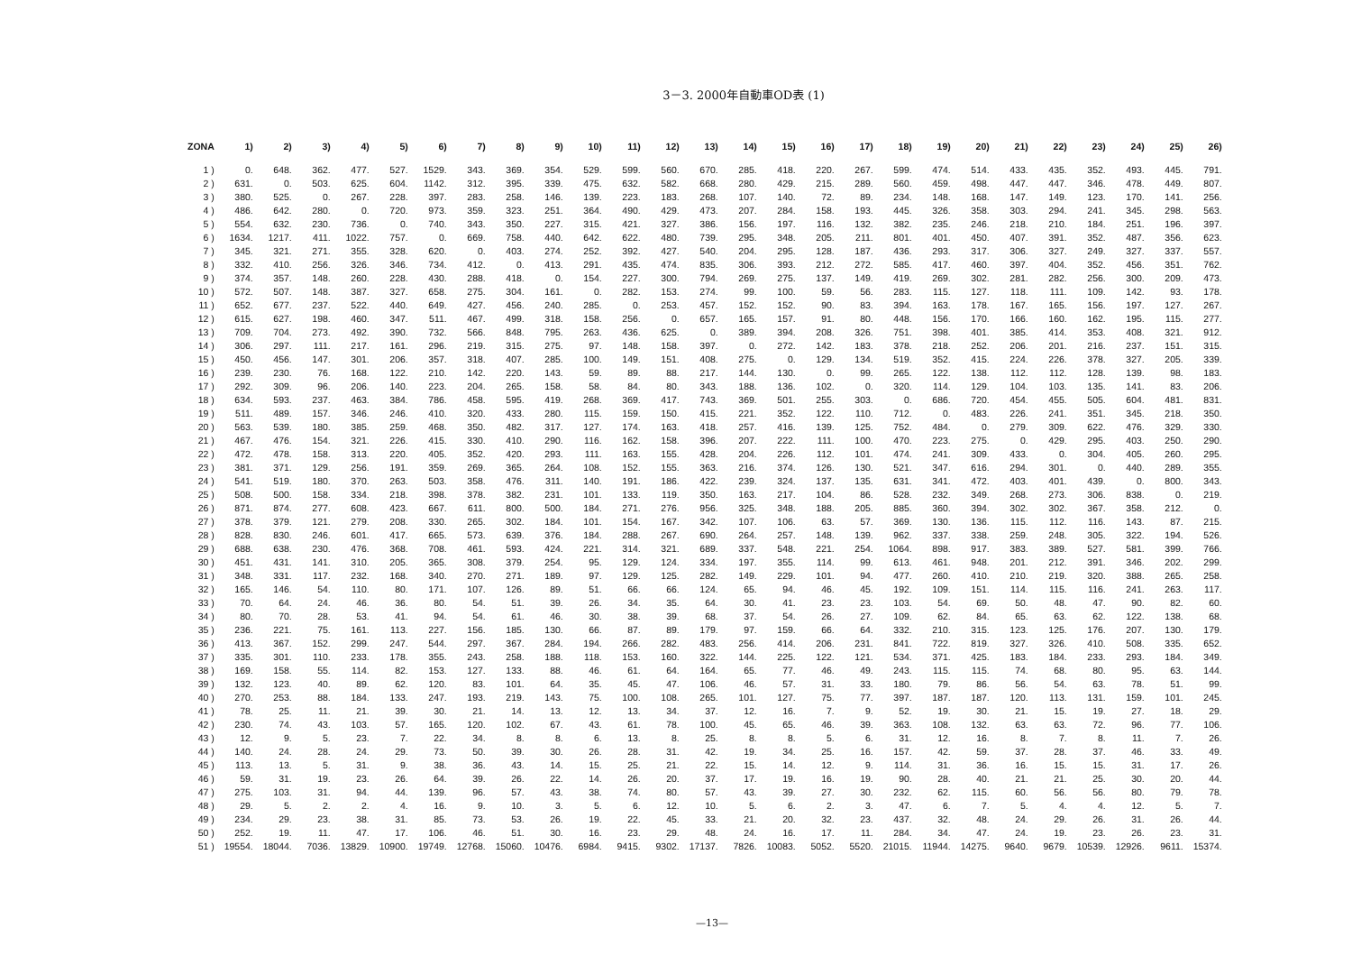3－3. 2000年自動車OD表 (1)
| ZONA | 1) | 2) | 3) | 4) | 5) | 6) | 7) | 8) | 9) | 10) | 11) | 12) | 13) | 14) | 15) | 16) | 17) | 18) | 19) | 20) | 21) | 22) | 23) | 24) | 25) | 26) |
| --- | --- | --- | --- | --- | --- | --- | --- | --- | --- | --- | --- | --- | --- | --- | --- | --- | --- | --- | --- | --- | --- | --- | --- | --- | --- | --- |
| 1 ) | 0. | 648. | 362. | 477. | 527. | 1529. | 343. | 369. | 354. | 529. | 599. | 560. | 670. | 285. | 418. | 220. | 267. | 599. | 474. | 514. | 433. | 435. | 352. | 493. | 445. | 791. |
| 2 ) | 631. | 0. | 503. | 625. | 604. | 1142. | 312. | 395. | 339. | 475. | 632. | 582. | 668. | 280. | 429. | 215. | 289. | 560. | 459. | 498. | 447. | 447. | 346. | 478. | 449. | 807. |
| 3 ) | 380. | 525. | 0. | 267. | 228. | 397. | 283. | 258. | 146. | 139. | 223. | 183. | 268. | 107. | 140. | 72. | 89. | 234. | 148. | 168. | 147. | 149. | 123. | 170. | 141. | 256. |
| 4 ) | 486. | 642. | 280. | 0. | 720. | 973. | 359. | 323. | 251. | 364. | 490. | 429. | 473. | 207. | 284. | 158. | 193. | 445. | 326. | 358. | 303. | 294. | 241. | 345. | 298. | 563. |
| 5 ) | 554. | 632. | 230. | 736. | 0. | 740. | 343. | 350. | 227. | 315. | 421. | 327. | 386. | 156. | 197. | 116. | 132. | 382. | 235. | 246. | 218. | 210. | 184. | 251. | 196. | 397. |
| 6 ) | 1634. | 1217. | 411. | 1022. | 757. | 0. | 669. | 758. | 440. | 642. | 622. | 480. | 739. | 295. | 348. | 205. | 211. | 801. | 401. | 450. | 407. | 391. | 352. | 487. | 356. | 623. |
| 7 ) | 345. | 321. | 271. | 355. | 328. | 620. | 0. | 403. | 274. | 252. | 392. | 427. | 540. | 204. | 295. | 128. | 187. | 436. | 293. | 317. | 306. | 327. | 249. | 327. | 337. | 557. |
| 8 ) | 332. | 410. | 256. | 326. | 346. | 734. | 412. | 0. | 413. | 291. | 435. | 474. | 835. | 306. | 393. | 212. | 272. | 585. | 417. | 460. | 397. | 404. | 352. | 456. | 351. | 762. |
| 9 ) | 374. | 357. | 148. | 260. | 228. | 430. | 288. | 418. | 0. | 154. | 227. | 300. | 794. | 269. | 275. | 137. | 149. | 419. | 269. | 302. | 281. | 282. | 256. | 300. | 209. | 473. |
| 10 ) | 572. | 507. | 148. | 387. | 327. | 658. | 275. | 304. | 161. | 0. | 282. | 153. | 274. | 99. | 100. | 59. | 56. | 283. | 115. | 127. | 118. | 111. | 109. | 142. | 93. | 178. |
| 11 ) | 652. | 677. | 237. | 522. | 440. | 649. | 427. | 456. | 240. | 285. | 0. | 253. | 457. | 152. | 152. | 90. | 83. | 394. | 163. | 178. | 167. | 165. | 156. | 197. | 127. | 267. |
| 12 ) | 615. | 627. | 198. | 460. | 347. | 511. | 467. | 499. | 318. | 158. | 256. | 0. | 657. | 165. | 157. | 91. | 80. | 448. | 156. | 170. | 166. | 160. | 162. | 195. | 115. | 277. |
| 13 ) | 709. | 704. | 273. | 492. | 390. | 732. | 566. | 848. | 795. | 263. | 436. | 625. | 0. | 389. | 394. | 208. | 326. | 751. | 398. | 401. | 385. | 414. | 353. | 408. | 321. | 912. |
| 14 ) | 306. | 297. | 111. | 217. | 161. | 296. | 219. | 315. | 275. | 97. | 148. | 158. | 397. | 0. | 272. | 142. | 183. | 378. | 218. | 252. | 206. | 201. | 216. | 237. | 151. | 315. |
| 15 ) | 450. | 456. | 147. | 301. | 206. | 357. | 318. | 407. | 285. | 100. | 149. | 151. | 408. | 275. | 0. | 129. | 134. | 519. | 352. | 415. | 224. | 226. | 378. | 327. | 205. | 339. |
| 16 ) | 239. | 230. | 76. | 168. | 122. | 210. | 142. | 220. | 143. | 59. | 89. | 88. | 217. | 144. | 130. | 0. | 99. | 265. | 122. | 138. | 112. | 112. | 128. | 139. | 98. | 183. |
| 17 ) | 292. | 309. | 96. | 206. | 140. | 223. | 204. | 265. | 158. | 58. | 84. | 80. | 343. | 188. | 136. | 102. | 0. | 320. | 114. | 129. | 104. | 103. | 135. | 141. | 83. | 206. |
| 18 ) | 634. | 593. | 237. | 463. | 384. | 786. | 458. | 595. | 419. | 268. | 369. | 417. | 743. | 369. | 501. | 255. | 303. | 0. | 686. | 720. | 454. | 455. | 505. | 604. | 481. | 831. |
| 19 ) | 511. | 489. | 157. | 346. | 246. | 410. | 320. | 433. | 280. | 115. | 159. | 150. | 415. | 221. | 352. | 122. | 110. | 712. | 0. | 483. | 226. | 241. | 351. | 345. | 218. | 350. |
| 20 ) | 563. | 539. | 180. | 385. | 259. | 468. | 350. | 482. | 317. | 127. | 174. | 163. | 418. | 257. | 416. | 139. | 125. | 752. | 484. | 0. | 279. | 309. | 622. | 476. | 329. | 330. |
| 21 ) | 467. | 476. | 154. | 321. | 226. | 415. | 330. | 410. | 290. | 116. | 162. | 158. | 396. | 207. | 222. | 111. | 100. | 470. | 223. | 275. | 0. | 429. | 295. | 403. | 250. | 290. |
| 22 ) | 472. | 478. | 158. | 313. | 220. | 405. | 352. | 420. | 293. | 111. | 163. | 155. | 428. | 204. | 226. | 112. | 101. | 474. | 241. | 309. | 433. | 0. | 304. | 405. | 260. | 295. |
| 23 ) | 381. | 371. | 129. | 256. | 191. | 359. | 269. | 365. | 264. | 108. | 152. | 155. | 363. | 216. | 374. | 126. | 130. | 521. | 347. | 616. | 294. | 301. | 0. | 440. | 289. | 355. |
| 24 ) | 541. | 519. | 180. | 370. | 263. | 503. | 358. | 476. | 311. | 140. | 191. | 186. | 422. | 239. | 324. | 137. | 135. | 631. | 341. | 472. | 403. | 401. | 439. | 0. | 800. | 343. |
| 25 ) | 508. | 500. | 158. | 334. | 218. | 398. | 378. | 382. | 231. | 101. | 133. | 119. | 350. | 163. | 217. | 104. | 86. | 528. | 232. | 349. | 268. | 273. | 306. | 838. | 0. | 219. |
| 26 ) | 871. | 874. | 277. | 608. | 423. | 667. | 611. | 800. | 500. | 184. | 271. | 276. | 956. | 325. | 348. | 188. | 205. | 885. | 360. | 394. | 302. | 302. | 367. | 358. | 212. | 0. |
| 27 ) | 378. | 379. | 121. | 279. | 208. | 330. | 265. | 302. | 184. | 101. | 154. | 167. | 342. | 107. | 106. | 63. | 57. | 369. | 130. | 136. | 115. | 112. | 116. | 143. | 87. | 215. |
| 28 ) | 828. | 830. | 246. | 601. | 417. | 665. | 573. | 639. | 376. | 184. | 288. | 267. | 690. | 264. | 257. | 148. | 139. | 962. | 337. | 338. | 259. | 248. | 305. | 322. | 194. | 526. |
| 29 ) | 688. | 638. | 230. | 476. | 368. | 708. | 461. | 593. | 424. | 221. | 314. | 321. | 689. | 337. | 548. | 221. | 254. | 1064. | 898. | 917. | 383. | 389. | 527. | 581. | 399. | 766. |
| 30 ) | 451. | 431. | 141. | 310. | 205. | 365. | 308. | 379. | 254. | 95. | 129. | 124. | 334. | 197. | 355. | 114. | 99. | 613. | 461. | 948. | 201. | 212. | 391. | 346. | 202. | 299. |
| 31 ) | 348. | 331. | 117. | 232. | 168. | 340. | 270. | 271. | 189. | 97. | 129. | 125. | 282. | 149. | 229. | 101. | 94. | 477. | 260. | 410. | 210. | 219. | 320. | 388. | 265. | 258. |
| 32 ) | 165. | 146. | 54. | 110. | 80. | 171. | 107. | 126. | 89. | 51. | 66. | 66. | 124. | 65. | 94. | 46. | 45. | 192. | 109. | 151. | 114. | 115. | 116. | 241. | 263. | 117. |
| 33 ) | 70. | 64. | 24. | 46. | 36. | 80. | 54. | 51. | 39. | 26. | 34. | 35. | 64. | 30. | 41. | 23. | 23. | 103. | 54. | 69. | 50. | 48. | 47. | 90. | 82. | 60. |
| 34 ) | 80. | 70. | 28. | 53. | 41. | 94. | 54. | 61. | 46. | 30. | 38. | 39. | 68. | 37. | 54. | 26. | 27. | 109. | 62. | 84. | 65. | 63. | 62. | 122. | 138. | 68. |
| 35 ) | 236. | 221. | 75. | 161. | 113. | 227. | 156. | 185. | 130. | 66. | 87. | 89. | 179. | 97. | 159. | 66. | 64. | 332. | 210. | 315. | 123. | 125. | 176. | 207. | 130. | 179. |
| 36 ) | 413. | 367. | 152. | 299. | 247. | 544. | 297. | 367. | 284. | 194. | 266. | 282. | 483. | 256. | 414. | 206. | 231. | 841. | 722. | 819. | 327. | 326. | 410. | 508. | 335. | 652. |
| 37 ) | 335. | 301. | 110. | 233. | 178. | 355. | 243. | 258. | 188. | 118. | 153. | 160. | 322. | 144. | 225. | 122. | 121. | 534. | 371. | 425. | 183. | 184. | 233. | 293. | 184. | 349. |
| 38 ) | 169. | 158. | 55. | 114. | 82. | 153. | 127. | 133. | 88. | 46. | 61. | 64. | 164. | 65. | 77. | 46. | 49. | 243. | 115. | 115. | 74. | 68. | 80. | 95. | 63. | 144. |
| 39 ) | 132. | 123. | 40. | 89. | 62. | 120. | 83. | 101. | 64. | 35. | 45. | 47. | 106. | 46. | 57. | 31. | 33. | 180. | 79. | 86. | 56. | 54. | 63. | 78. | 51. | 99. |
| 40 ) | 270. | 253. | 88. | 184. | 133. | 247. | 193. | 219. | 143. | 75. | 100. | 108. | 265. | 101. | 127. | 75. | 77. | 397. | 187. | 187. | 120. | 113. | 131. | 159. | 101. | 245. |
| 41 ) | 78. | 25. | 11. | 21. | 39. | 30. | 21. | 14. | 13. | 12. | 13. | 34. | 37. | 12. | 16. | 7. | 9. | 52. | 19. | 30. | 21. | 15. | 19. | 27. | 18. | 29. |
| 42 ) | 230. | 74. | 43. | 103. | 57. | 165. | 120. | 102. | 67. | 43. | 61. | 78. | 100. | 45. | 65. | 46. | 39. | 363. | 108. | 132. | 63. | 63. | 72. | 96. | 77. | 106. |
| 43 ) | 12. | 9. | 5. | 23. | 7. | 22. | 34. | 8. | 8. | 6. | 13. | 8. | 25. | 8. | 8. | 5. | 6. | 31. | 12. | 16. | 8. | 7. | 8. | 11. | 7. | 26. |
| 44 ) | 140. | 24. | 28. | 24. | 29. | 73. | 50. | 39. | 30. | 26. | 28. | 31. | 42. | 19. | 34. | 25. | 16. | 157. | 42. | 59. | 37. | 28. | 37. | 46. | 33. | 49. |
| 45 ) | 113. | 13. | 5. | 31. | 9. | 38. | 36. | 43. | 14. | 15. | 25. | 21. | 22. | 15. | 14. | 12. | 9. | 114. | 31. | 36. | 16. | 15. | 15. | 31. | 17. | 26. |
| 46 ) | 59. | 31. | 19. | 23. | 26. | 64. | 39. | 26. | 22. | 14. | 26. | 20. | 37. | 17. | 19. | 16. | 19. | 90. | 28. | 40. | 21. | 21. | 25. | 30. | 20. | 44. |
| 47 ) | 275. | 103. | 31. | 94. | 44. | 139. | 96. | 57. | 43. | 38. | 74. | 80. | 57. | 43. | 39. | 27. | 30. | 232. | 62. | 115. | 60. | 56. | 56. | 80. | 79. | 78. |
| 48 ) | 29. | 5. | 2. | 2. | 4. | 16. | 9. | 10. | 3. | 5. | 6. | 12. | 10. | 5. | 6. | 2. | 3. | 47. | 6. | 7. | 5. | 4. | 4. | 12. | 5. | 7. |
| 49 ) | 234. | 29. | 23. | 38. | 31. | 85. | 73. | 53. | 26. | 19. | 22. | 45. | 33. | 21. | 20. | 32. | 23. | 437. | 32. | 48. | 24. | 29. | 26. | 31. | 26. | 44. |
| 50 ) | 252. | 19. | 11. | 47. | 17. | 106. | 46. | 51. | 30. | 16. | 23. | 29. | 48. | 24. | 16. | 17. | 11. | 284. | 34. | 47. | 24. | 19. | 23. | 26. | 23. | 31. |
| 51 ) | 19554. | 18044. | 7036. | 13829. | 10900. | 19749. | 12768. | 15060. | 10476. | 6984. | 9415. | 9302. | 17137. | 7826. | 10083. | 5052. | 5520. | 21015. | 11944. | 14275. | 9640. | 9679. | 10539. | 12926. | 9611. | 15374. |
—13—